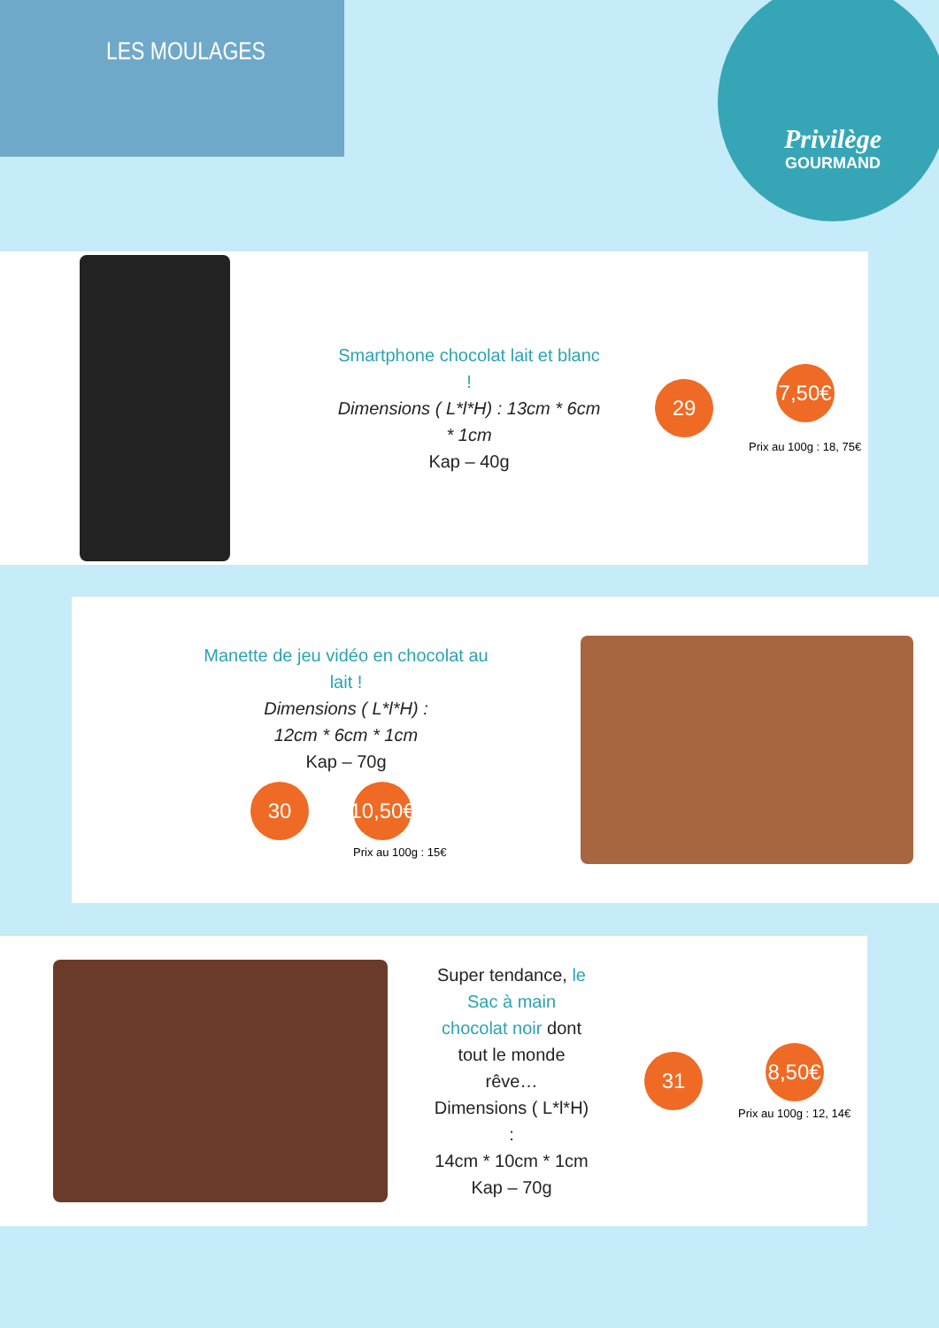LES MOULAGES
Privilège
GOURMAND
Smartphone chocolat lait et blanc !
Dimensions ( L*l*H) : 13cm * 6cm * 1cm
Kap – 40g
29
7,50€
Prix au 100g : 18, 75€
Manette de jeu vidéo en chocolat au lait !
Dimensions ( L*l*H) :
12cm * 6cm * 1cm
Kap – 70g
30 10,50€
Prix au 100g : 15€
Super tendance, le Sac à main chocolat noir dont tout le monde rêve…
Dimensions ( L*l*H) :
14cm * 10cm * 1cm
Kap – 70g
31
8,50€
Prix au 100g : 12, 14€